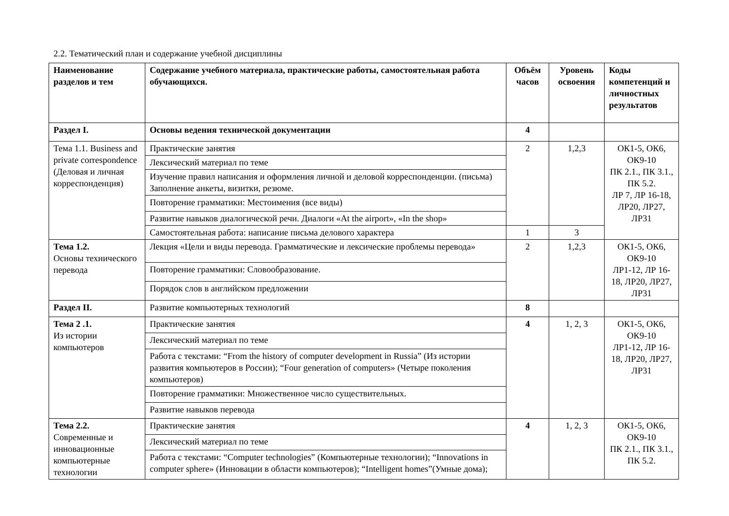2.2. Тематический план и содержание учебной дисциплины
| Наименование разделов и тем | Содержание учебного материала, практические работы, самостоятельная работа обучающихся. | Объём часов | Уровень освоения | Коды компетенций и личностных результатов |
| --- | --- | --- | --- | --- |
| Раздел I. | Основы ведения технической документации | 4 | | |
| Тема 1.1. Business and private correspondence (Деловая и личная корреспонденция) | Практические занятия | 2 | 1,2,3 | ОК1-5, ОК6, ОК9-10 ПК 2.1., ПК 3.1., ПК 5.2. ЛР 7, ЛР 16-18, ЛР20, ЛР27, ЛР31 |
| | Лексический материал по теме | | | |
| | Изучение правил написания и оформления личной и деловой корреспонденции. (письма) Заполнение анкеты, визитки, резюме. | | | |
| | Повторение грамматики: Местоимения (все виды) | | | |
| | Развитие навыков диалогической речи. Диалоги «At the airport», «In the shop» | | | |
| | Самостоятельная работа: написание письма делового характера | 1 | 3 | |
| Тема 1.2. Основы технического перевода | Лекция «Цели и виды перевода. Грамматические и лексические проблемы перевода» | 2 | 1,2,3 | ОК1-5, ОК6, ОК9-10 ЛР1-12, ЛР 16-18, ЛР20, ЛР27, ЛР31 |
| | Повторение грамматики: Словообразование. | | | |
| | Порядок слов в английском предложении | | | |
| Раздел II. | Развитие компьютерных технологий | 8 | | |
| Тема 2 .1. Из истории компьютеров | Практические занятия | 4 | 1, 2, 3 | ОК1-5, ОК6, ОК9-10 ЛР1-12, ЛР 16-18, ЛР20, ЛР27, ЛР31 |
| | Лексический материал по теме | | | |
| | Работа с текстами: “From the history of computer development in Russia” (Из истории развития компьютеров в России); “Four generation of computers» (Четыре поколения компьютеров) | | | |
| | Повторение грамматики: Множественное число существительных. | | | |
| | Развитие навыков перевода | | | |
| Тема 2.2. Современные и инновационные компьютерные технологии | Практические занятия | 4 | 1, 2, 3 | ОК1-5, ОК6, ОК9-10 ПК 2.1., ПК 3.1., ПК 5.2. |
| | Лексический материал по теме | | | |
| | Работа с текстами: “Computer technologies” (Компьютерные технологии); “Innovations in computer sphere» (Инновации в области компьютеров); “Intelligent homes”(Умные дома); | | | |